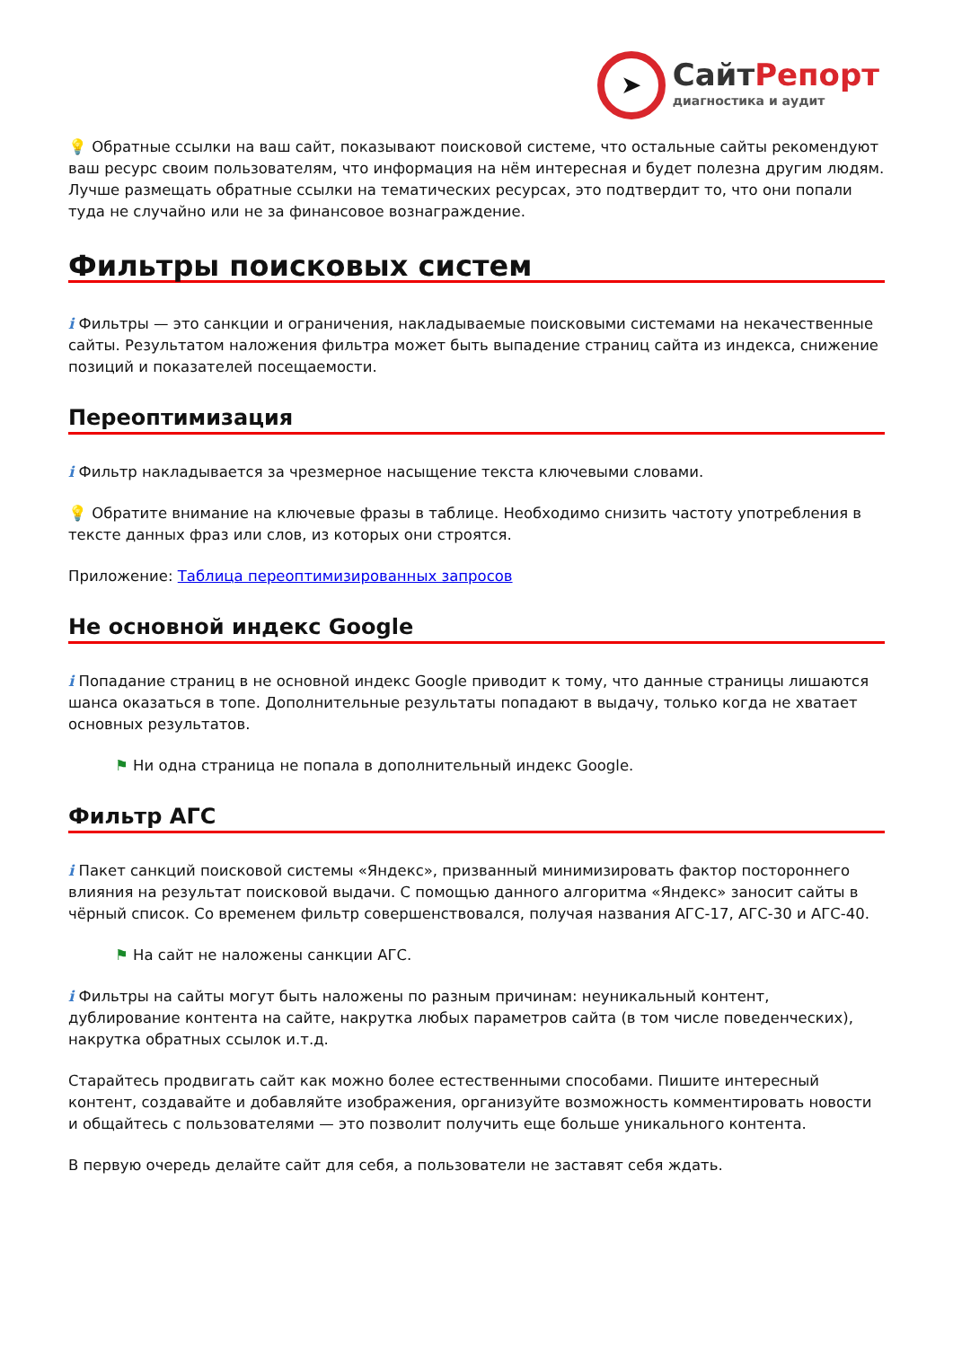➤
СайтРепорт
диагностика и аудит
💡 Обратные ссылки на ваш сайт, показывают поисковой системе, что остальные сайты рекомендуют ваш ресурс своим пользователям, что информация на нём интересная и будет полезна другим людям.
Лучше размещать обратные ссылки на тематических ресурсах, это подтвердит то, что они попали туда не случайно или не за финансовое вознаграждение.
Фильтры поисковых систем
i Фильтры — это санкции и ограничения, накладываемые поисковыми системами на некачественные сайты. Результатом наложения фильтра может быть выпадение страниц сайта из индекса, снижение позиций и показателей посещаемости.
Переоптимизация
i Фильтр накладывается за чрезмерное насыщение текста ключевыми словами.
💡 Обратите внимание на ключевые фразы в таблице. Необходимо снизить частоту употребления в тексте данных фраз или слов, из которых они строятся.
Приложение: Таблица переоптимизированных запросов
Не основной индекс Google
i Попадание страниц в не основной индекс Google приводит к тому, что данные страницы лишаются шанса оказаться в топе. Дополнительные результаты попадают в выдачу, только когда не хватает основных результатов.
⚑ Ни одна страница не попала в дополнительный индекс Google.
Фильтр АГС
i Пакет санкций поисковой системы «Яндекс», призванный минимизировать фактор постороннего влияния на результат поисковой выдачи. С помощью данного алгоритма «Яндекс» заносит сайты в чёрный список. Со временем фильтр совершенствовался, получая названия АГС-17, АГС-30 и АГС-40.
⚑ На сайт не наложены санкции АГС.
i Фильтры на сайты могут быть наложены по разным причинам: неуникальный контент, дублирование контента на сайте, накрутка любых параметров сайта (в том числе поведенческих), накрутка обратных ссылок и.т.д.
Старайтесь продвигать сайт как можно более естественными способами. Пишите интересный контент, создавайте и добавляйте изображения, организуйте возможность комментировать новости и общайтесь с пользователями — это позволит получить еще больше уникального контента.
В первую очередь делайте сайт для себя, а пользователи не заставят себя ждать.